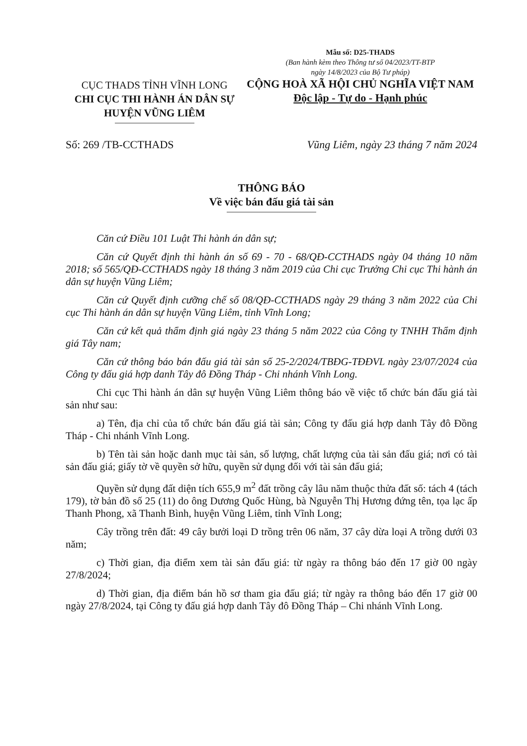CỤC THADS TỈNH VĨNH LONG
CHI CỤC THI HÀNH ÁN DÂN SỰ
HUYỆN VŨNG LIÊM
Mẫu số: D25-THADS
(Ban hành kèm theo Thông tư số 04/2023/TT-BTP
ngày 14/8/2023 của Bộ Tư pháp)
CỘNG HOÀ XÃ HỘI CHỦ NGHĨA VIỆT NAM
Độc lập - Tự do - Hạnh phúc
Số: 269 /TB-CCTHADS Vũng Liêm, ngày 23 tháng 7 năm 2024
THÔNG BÁO
Về việc bán đấu giá tài sản
Căn cứ Điều 101 Luật Thi hành án dân sự;
Căn cứ Quyết định thi hành án số 69 - 70 - 68/QĐ-CCTHADS ngày 04 tháng 10 năm 2018; số 565/QĐ-CCTHADS ngày 18 tháng 3 năm 2019 của Chi cục Trưởng Chi cục Thi hành án dân sự huyện Vũng Liêm;
Căn cứ Quyết định cưỡng chế số 08/QĐ-CCTHADS ngày 29 tháng 3 năm 2022 của Chi cục Thi hành án dân sự huyện Vũng Liêm, tỉnh Vĩnh Long;
Căn cứ kết quả thẩm định giá ngày 23 tháng 5 năm 2022 của Công ty TNHH Thẩm định giá Tây nam;
Căn cứ thông báo bán đấu giá tài sản số 25-2/2024/TBĐG-TĐĐVL ngày 23/07/2024 của Công ty đấu giá hợp danh Tây đô Đồng Tháp - Chi nhánh Vĩnh Long.
Chi cục Thi hành án dân sự huyện Vũng Liêm thông báo về việc tổ chức bán đấu giá tài sản như sau:
a) Tên, địa chỉ của tổ chức bán đấu giá tài sản; Công ty đấu giá hợp danh Tây đô Đồng Tháp - Chi nhánh Vĩnh Long.
b) Tên tài sản hoặc danh mục tài sản, số lượng, chất lượng của tài sản đấu giá; nơi có tài sản đấu giá; giấy tờ về quyền sở hữu, quyền sử dụng đối với tài sản đấu giá;
Quyền sử dụng đất diện tích 655,9 m<sup>2</sup> đất trồng cây lâu năm thuộc thửa đất số: tách 4 (tách 179), tờ bản đồ số 25 (11) do ông Dương Quốc Hùng, bà Nguyễn Thị Hương đứng tên, tọa lạc ấp Thanh Phong, xã Thanh Bình, huyện Vũng Liêm, tỉnh Vĩnh Long;
Cây trồng trên đất: 49 cây bưởi loại D trồng trên 06 năm, 37 cây dừa loại A trồng dưới 03 năm;
c) Thời gian, địa điểm xem tài sản đấu giá: từ ngày ra thông báo đến 17 giờ 00 ngày 27/8/2024;
d) Thời gian, địa điểm bán hồ sơ tham gia đấu giá; từ ngày ra thông báo đến 17 giờ 00 ngày 27/8/2024, tại Công ty đấu giá hợp danh Tây đô Đồng Tháp – Chi nhánh Vĩnh Long.